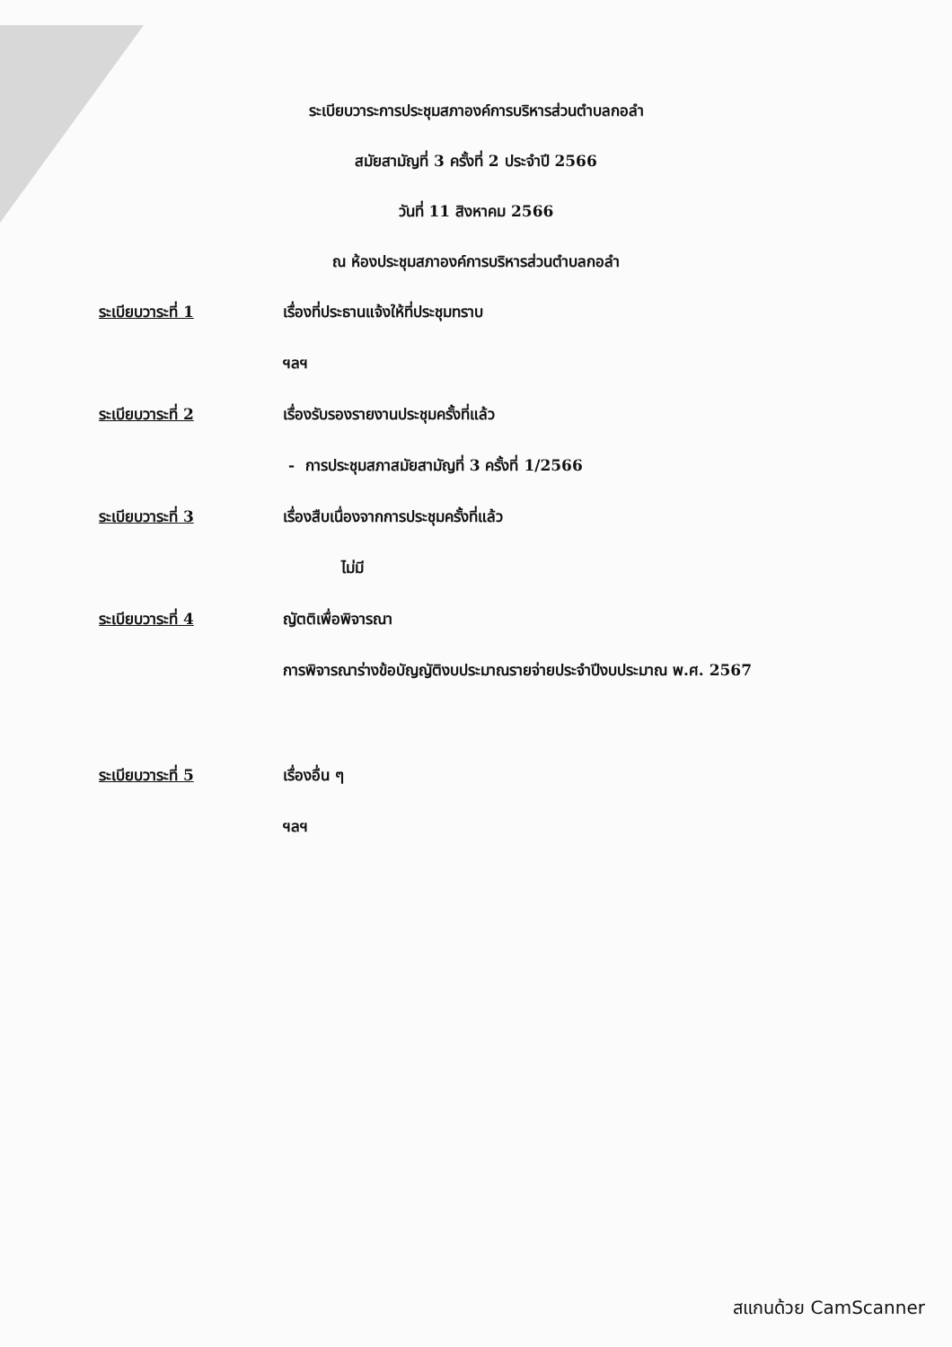ระเบียบวาระการประชุมสภาองค์การบริหารส่วนตำบลกอลำ
สมัยสามัญที่ 3 ครั้งที่ 2 ประจำปี 2566
วันที่ 11 สิงหาคม 2566
ณ ห้องประชุมสภาองค์การบริหารส่วนตำบลกอลำ
ระเบียบวาระที่ 1 เรื่องที่ประธานแจ้งให้ที่ประชุมทราบ
ฯลฯ
ระเบียบวาระที่ 2 เรื่องรับรองรายงานประชุมครั้งที่แล้ว
- การประชุมสภาสมัยสามัญที่ 3 ครั้งที่ 1/2566
ระเบียบวาระที่ 3 เรื่องสืบเนื่องจากการประชุมครั้งที่แล้ว
ไม่มี
ระเบียบวาระที่ 4 ญัตติเพื่อพิจารณา
การพิจารณาร่างข้อบัญญัติงบประมาณรายจ่ายประจำปีงบประมาณ พ.ศ. 2567
ระเบียบวาระที่ 5 เรื่องอื่น ๆ
ฯลฯ
สแกนด้วย CamScanner